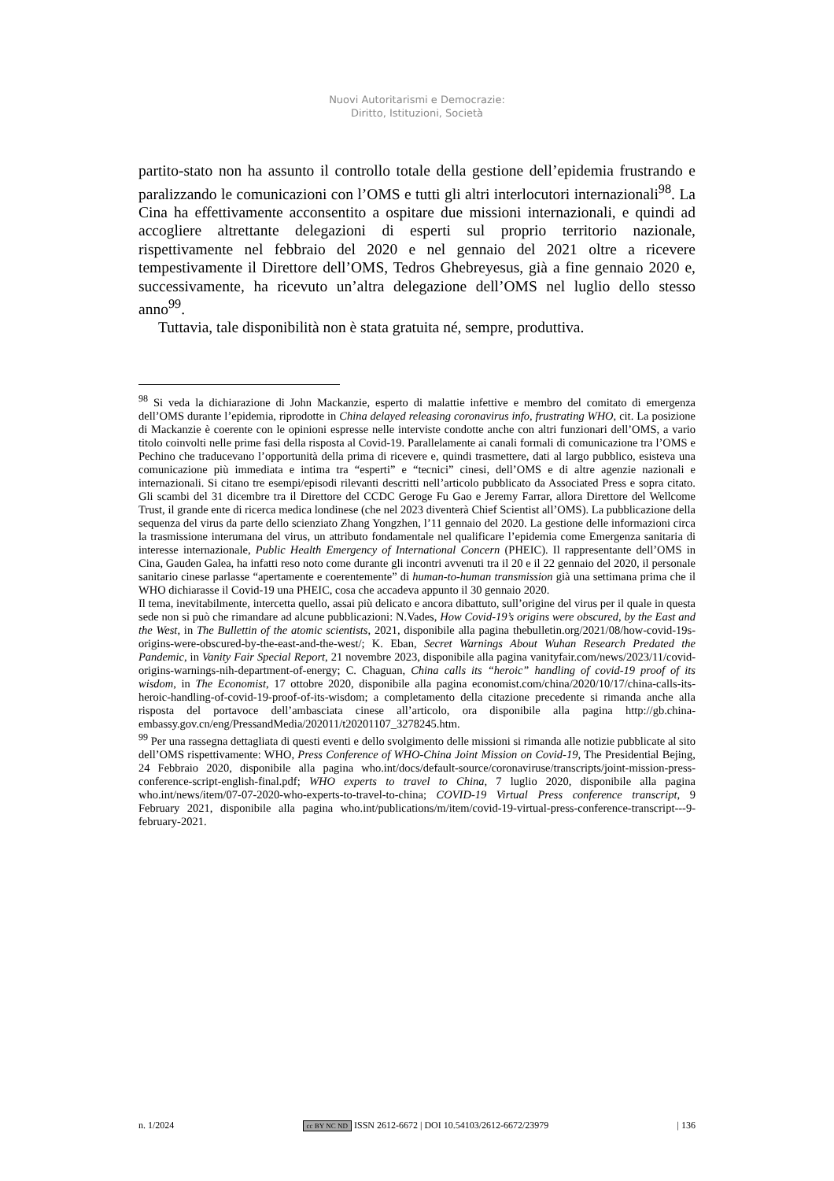Nuovi Autoritarismi e Democrazie:
Diritto, Istituzioni, Società
partito-stato non ha assunto il controllo totale della gestione dell’epidemia frustrando e paralizzando le comunicazioni con l’OMS e tutti gli altri interlocutori internazionali<sup>98</sup>. La Cina ha effettivamente acconsentito a ospitare due missioni internazionali, e quindi ad accogliere altrettante delegazioni di esperti sul proprio territorio nazionale, rispettivamente nel febbraio del 2020 e nel gennaio del 2021 oltre a ricevere tempestivamente il Direttore dell’OMS, Tedros Ghebreyesus, già a fine gennaio 2020 e, successivamente, ha ricevuto un’altra delegazione dell’OMS nel luglio dello stesso anno<sup>99</sup>.
Tuttavia, tale disponibilità non è stata gratuita né, sempre, produttiva.
<sup>98</sup> Si veda la dichiarazione di John Mackanzie, esperto di malattie infettive e membro del comitato di emergenza dell’OMS durante l’epidemia, riprodotte in China delayed releasing coronavirus info, frustrating WHO, cit. La posizione di Mackanzie è coerente con le opinioni espresse nelle interviste condotte anche con altri funzionari dell’OMS, a vario titolo coinvolti nelle prime fasi della risposta al Covid-19. Parallelamente ai canali formali di comunicazione tra l’OMS e Pechino che traducevano l’opportunità della prima di ricevere e, quindi trasmettere, dati al largo pubblico, esisteva una comunicazione più immediata e intima tra “esperti” e “tecnici” cinesi, dell’OMS e di altre agenzie nazionali e internazionali. Si citano tre esempi/episodi rilevanti descritti nell’articolo pubblicato da Associated Press e sopra citato. Gli scambi del 31 dicembre tra il Direttore del CCDC Geroge Fu Gao e Jeremy Farrar, allora Direttore del Wellcome Trust, il grande ente di ricerca medica londinese (che nel 2023 diventerà Chief Scientist all’OMS). La pubblicazione della sequenza del virus da parte dello scienziato Zhang Yongzhen, l’11 gennaio del 2020. La gestione delle informazioni circa la trasmissione interumana del virus, un attributo fondamentale nel qualificare l’epidemia come Emergenza sanitaria di interesse internazionale, Public Health Emergency of International Concern (PHEIC). Il rappresentante dell’OMS in Cina, Gauden Galea, ha infatti reso noto come durante gli incontri avvenuti tra il 20 e il 22 gennaio del 2020, il personale sanitario cinese parlasse “apertamente e coerentemente” di human-to-human transmission già una settimana prima che il WHO dichiarasse il Covid-19 una PHEIC, cosa che accadeva appunto il 30 gennaio 2020.
Il tema, inevitabilmente, intercetta quello, assai più delicato e ancora dibattuto, sull’origine del virus per il quale in questa sede non si può che rimandare ad alcune pubblicazioni: N.Vades, How Covid-19’s origins were obscured, by the East and the West, in The Bullettin of the atomic scientists, 2021, disponibile alla pagina thebulletin.org/2021/08/how-covid-19s-origins-were-obscured-by-the-east-and-the-west/; K. Eban, Secret Warnings About Wuhan Research Predated the Pandemic, in Vanity Fair Special Report, 21 novembre 2023, disponibile alla pagina vanityfair.com/news/2023/11/covid-origins-warnings-nih-department-of-energy; C. Chaguan, China calls its “heroic” handling of covid-19 proof of its wisdom, in The Economist, 17 ottobre 2020, disponibile alla pagina economist.com/china/2020/10/17/china-calls-its-heroic-handling-of-covid-19-proof-of-its-wisdom; a completamento della citazione precedente si rimanda anche alla risposta del portavoce dell’ambasciata cinese all’articolo, ora disponibile alla pagina http://gb.china-embassy.gov.cn/eng/PressandMedia/202011/t20201107_3278245.htm.
<sup>99</sup> Per una rassegna dettagliata di questi eventi e dello svolgimento delle missioni si rimanda alle notizie pubblicate al sito dell’OMS rispettivamente: WHO, Press Conference of WHO-China Joint Mission on Covid-19, The Presidential Bejing, 24 Febbraio 2020, disponibile alla pagina who.int/docs/default-source/coronaviruse/transcripts/joint-mission-press-conference-script-english-final.pdf; WHO experts to travel to China, 7 luglio 2020, disponibile alla pagina who.int/news/item/07-07-2020-who-experts-to-travel-to-china; COVID-19 Virtual Press conference transcript, 9 February 2021, disponibile alla pagina who.int/publications/m/item/covid-19-virtual-press-conference-transcript---9-february-2021.
n. 1/2024 cc BY NC ND ISSN 2612-6672 | DOI 10.54103/2612-6672/23979 | 136